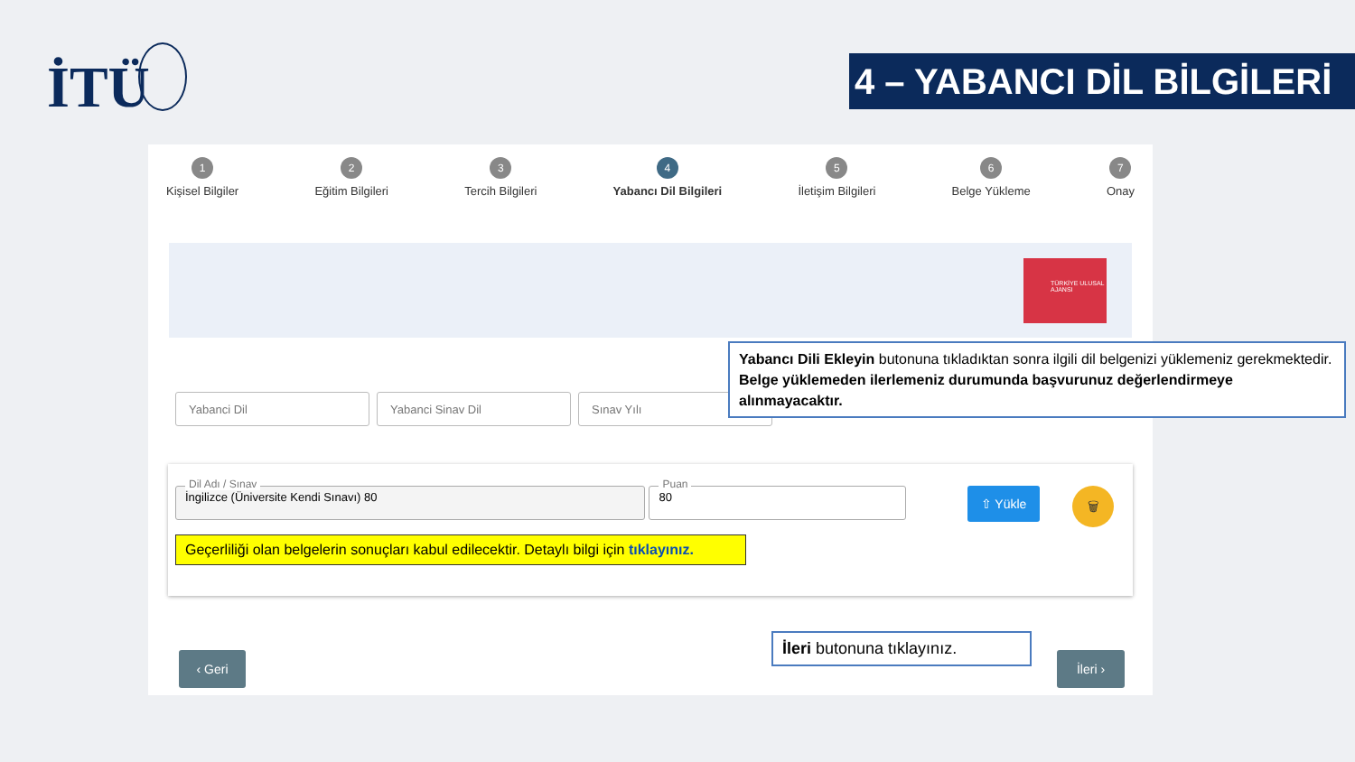İTÜ
4 – YABANCI DİL BİLGİLERİ
1
Kişisel Bilgiler
2
Eğitim Bilgileri
3
Tercih Bilgileri
4
Yabancı Dil Bilgileri
5
İletişim Bilgileri
6
Belge Yükleme
7
Onay
TÜRKİYE ULUSAL AJANSI
Yabanci Dil Yabanci Sinav Dil Sınav Yılı
Dil Adı / Sınav İngilizce (Üniversite Kendi Sınavı) 80
Puan 80
Geçerliliği olan belgelerin sonuçları kabul edilecektir. Detaylı bilgi için tıklayınız.
⇧ Yükle 🗑
‹ Geri İleri ›
Yabancı Dili Ekleyin butonuna tıkladıktan sonra ilgili dil belgenizi yüklemeniz gerekmektedir. Belge yüklemeden ilerlemeniz durumunda başvurunuz değerlendirmeye alınmayacaktır.
İleri butonuna tıklayınız.